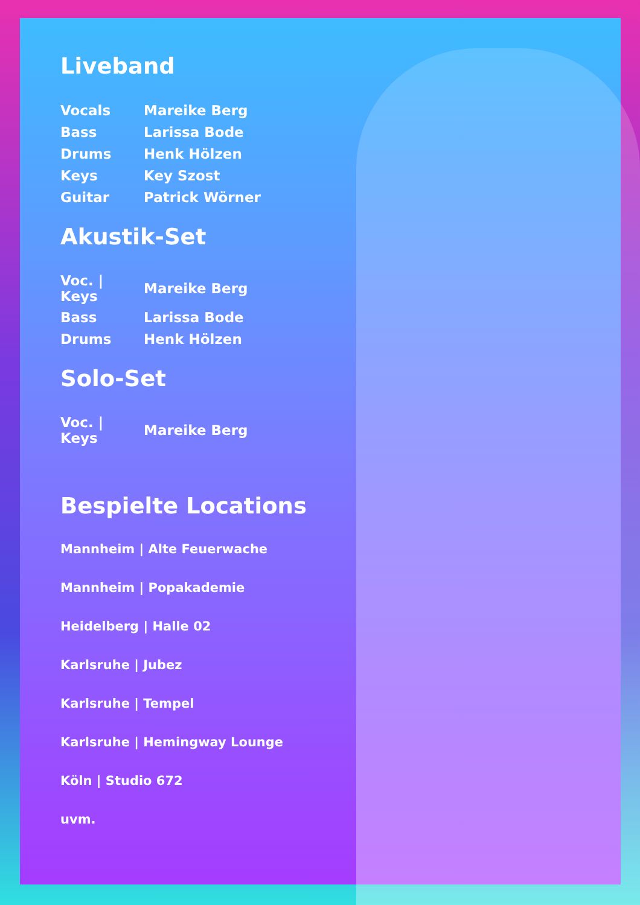Liveband
| Vocals | Mareike Berg |
| Bass | Larissa Bode |
| Drums | Henk Hölzen |
| Keys | Key Szost |
| Guitar | Patrick Wörner |
Akustik-Set
| Voc. / Keys | Mareike Berg |
| Bass | Larissa Bode |
| Drums | Henk Hölzen |
Solo-Set
| Voc. / Keys | Mareike Berg |
Bespielte Locations
Mannheim | Alte Feuerwache
Mannheim | Popakademie
Heidelberg | Halle 02
Karlsruhe | Jubez
Karlsruhe | Tempel
Karlsruhe | Hemingway Lounge
Köln | Studio 672
uvm.